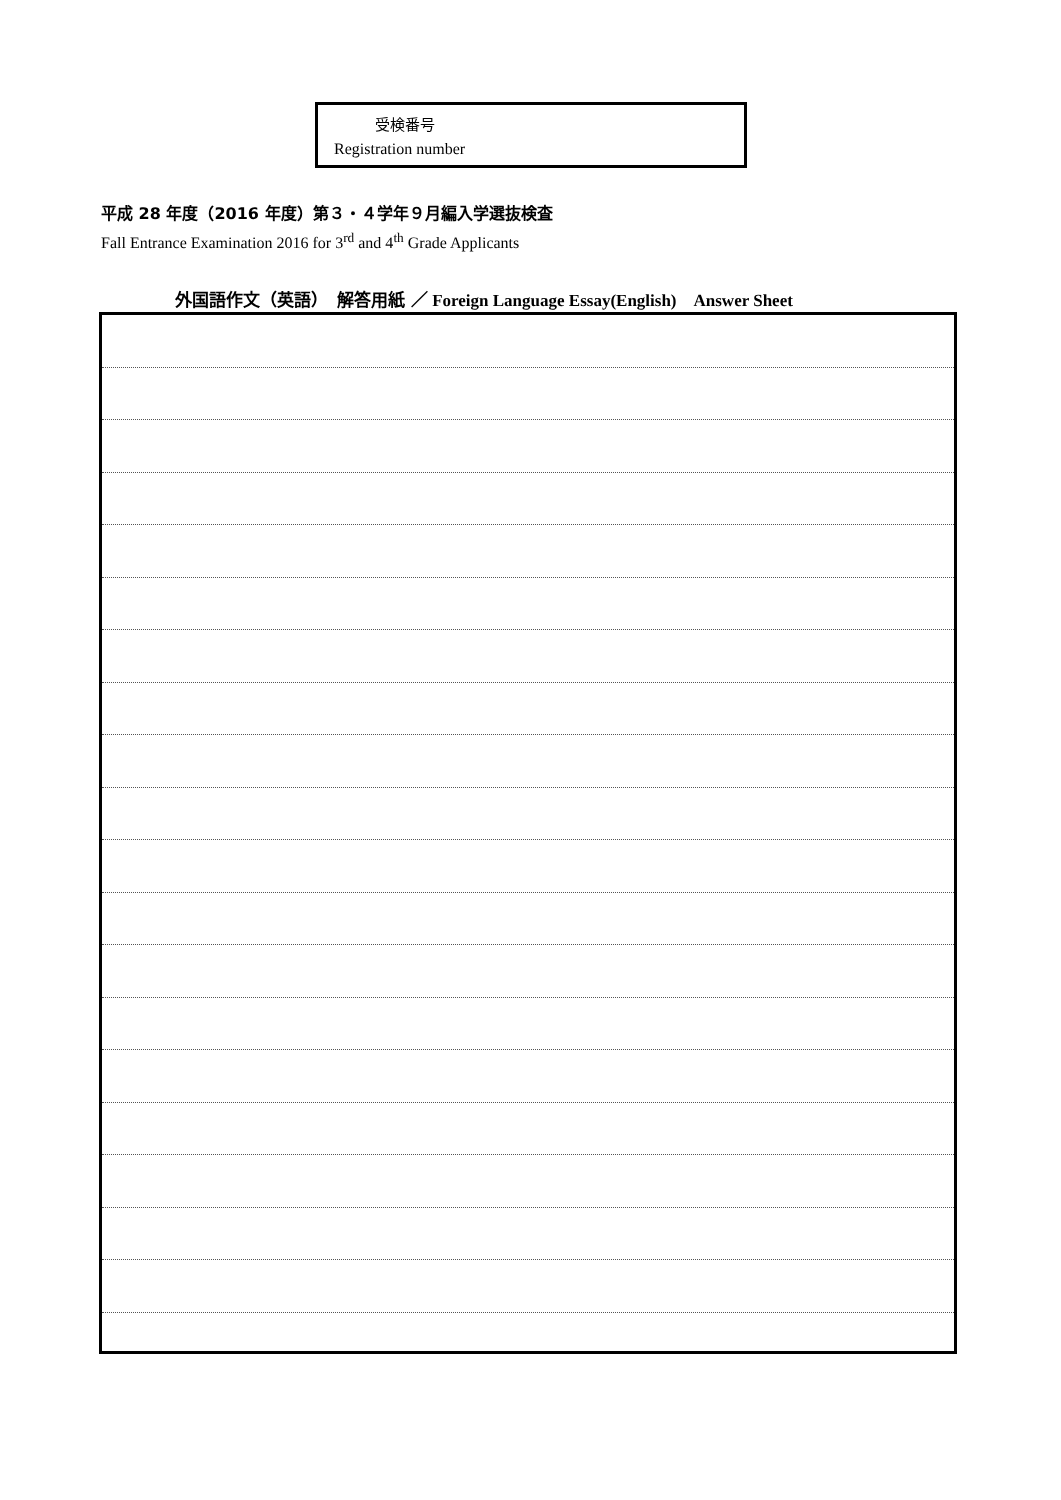受検番号
Registration number
平成 28 年度（2016 年度）第３・４学年９月編入学選抜検査
Fall Entrance Examination 2016 for 3<sup>rd</sup> and 4<sup>th</sup> Grade Applicants
外国語作文（英語）　解答用紙 ／ Foreign Language Essay(English)　Answer Sheet